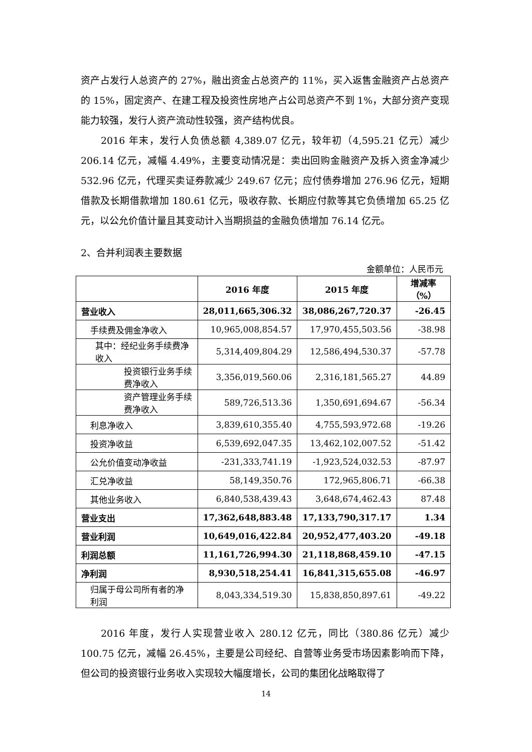资产占发行人总资产的 27%，融出资金占总资产的 11%，买入返售金融资产占总资产的 15%，固定资产、在建工程及投资性房地产占公司总资产不到 1%，大部分资产变现能力较强，发行人资产流动性较强，资产结构优良。
2016 年末，发行人负债总额 4,389.07 亿元，较年初（4,595.21 亿元）减少 206.14 亿元，减幅 4.49%，主要变动情况是：卖出回购金融资产及拆入资金净减少 532.96 亿元，代理买卖证券款减少 249.67 亿元；应付债券增加 276.96 亿元，短期借款及长期借款增加 180.61 亿元，吸收存款、长期应付款等其它负债增加 65.25 亿元，以公允价值计量且其变动计入当期损益的金融负债增加 76.14 亿元。
2、合并利润表主要数据
金额单位：人民币元
| | 2016 年度 | 2015 年度 | 增减率（%） |
| --- | --- | --- | --- |
| 营业收入 | 28,011,665,306.32 | 38,086,267,720.37 | -26.45 |
| 手续费及佣金净收入 | 10,965,008,854.57 | 17,970,455,503.56 | -38.98 |
| 其中：经纪业务手续费净收入 | 5,314,409,804.29 | 12,586,494,530.37 | -57.78 |
| 投资银行业务手续费净收入 | 3,356,019,560.06 | 2,316,181,565.27 | 44.89 |
| 资产管理业务手续费净收入 | 589,726,513.36 | 1,350,691,694.67 | -56.34 |
| 利息净收入 | 3,839,610,355.40 | 4,755,593,972.68 | -19.26 |
| 投资净收益 | 6,539,692,047.35 | 13,462,102,007.52 | -51.42 |
| 公允价值变动净收益 | -231,333,741.19 | -1,923,524,032.53 | -87.97 |
| 汇兑净收益 | 58,149,350.76 | 172,965,806.71 | -66.38 |
| 其他业务收入 | 6,840,538,439.43 | 3,648,674,462.43 | 87.48 |
| 营业支出 | 17,362,648,883.48 | 17,133,790,317.17 | 1.34 |
| 营业利润 | 10,649,016,422.84 | 20,952,477,403.20 | -49.18 |
| 利润总额 | 11,161,726,994.30 | 21,118,868,459.10 | -47.15 |
| 净利润 | 8,930,518,254.41 | 16,841,315,655.08 | -46.97 |
| 归属于母公司所有者的净利润 | 8,043,334,519.30 | 15,838,850,897.61 | -49.22 |
2016 年度，发行人实现营业收入 280.12 亿元，同比（380.86 亿元）减少 100.75 亿元，减幅 26.45%，主要是公司经纪、自营等业务受市场因素影响而下降，但公司的投资银行业务收入实现较大幅度增长，公司的集团化战略取得了
14